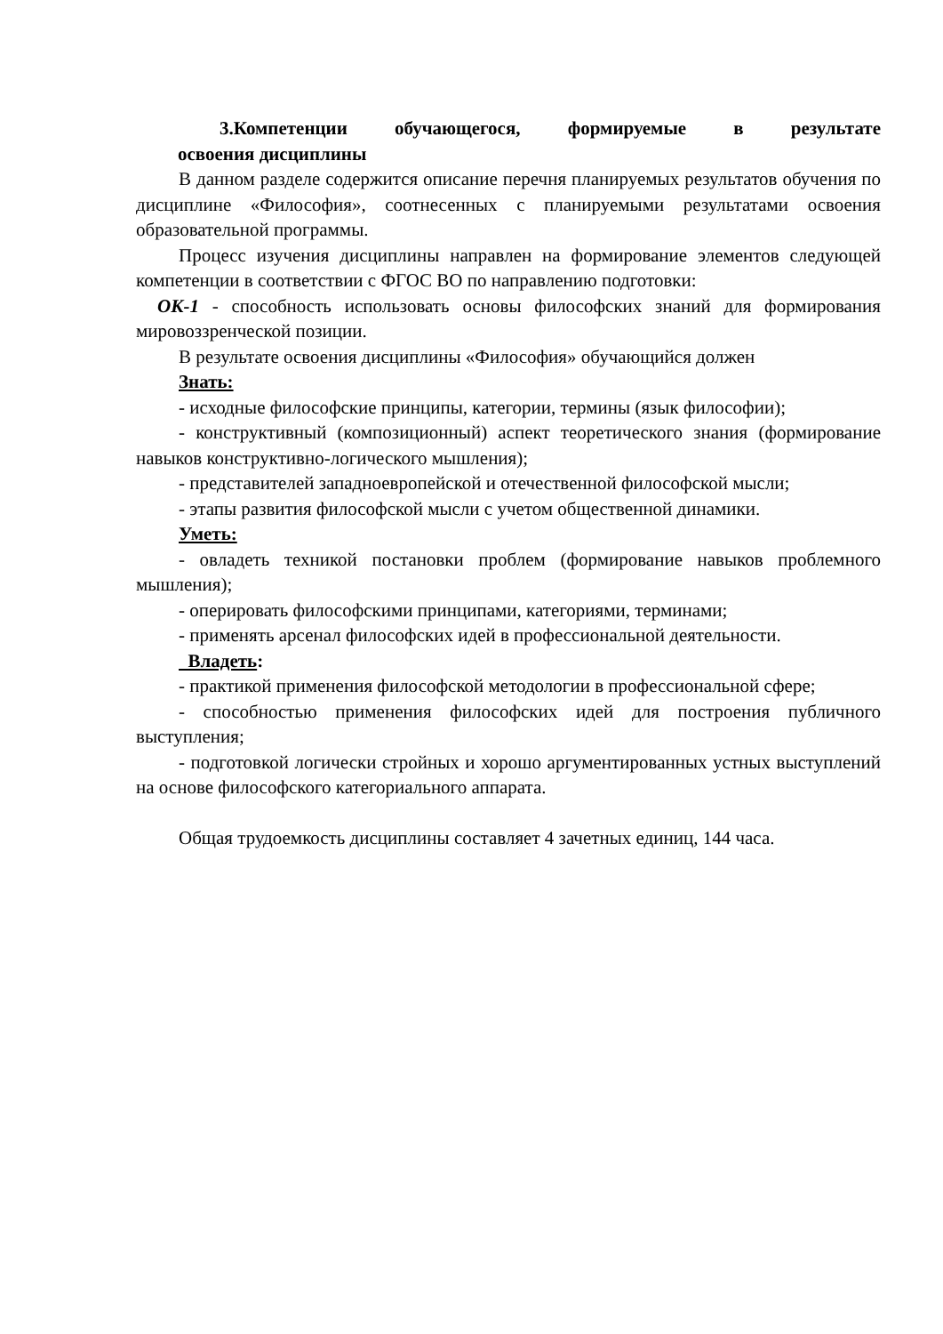3.Компетенции обучающегося, формируемые в результате
освоения дисциплины
В данном разделе содержится описание перечня планируемых результатов обучения по дисциплине «Философия», соотнесенных с планируемыми результатами освоения образовательной программы.
Процесс изучения дисциплины направлен на формирование элементов следующей компетенции в соответствии с ФГОС ВО по направлению подготовки:
ОК-1 - способность использовать основы философских знаний для формирования мировоззренческой позиции.
В результате освоения дисциплины «Философия» обучающийся должен
Знать:
- исходные философские принципы, категории, термины (язык философии);
- конструктивный (композиционный) аспект теоретического знания (формирование навыков конструктивно-логического мышления);
- представителей западноевропейской и отечественной философской мысли;
- этапы развития философской мысли с учетом общественной динамики.
Уметь:
- овладеть техникой постановки проблем (формирование навыков проблемного мышления);
- оперировать философскими принципами, категориями, терминами;
- применять арсенал философских идей в профессиональной деятельности.
Владеть:
- практикой применения философской методологии в профессиональной сфере;
- способностью применения философских идей для построения публичного выступления;
- подготовкой логически стройных и хорошо аргументированных устных выступлений на основе философского категориального аппарата.
Общая трудоемкость дисциплины составляет 4 зачетных единиц, 144 часа.